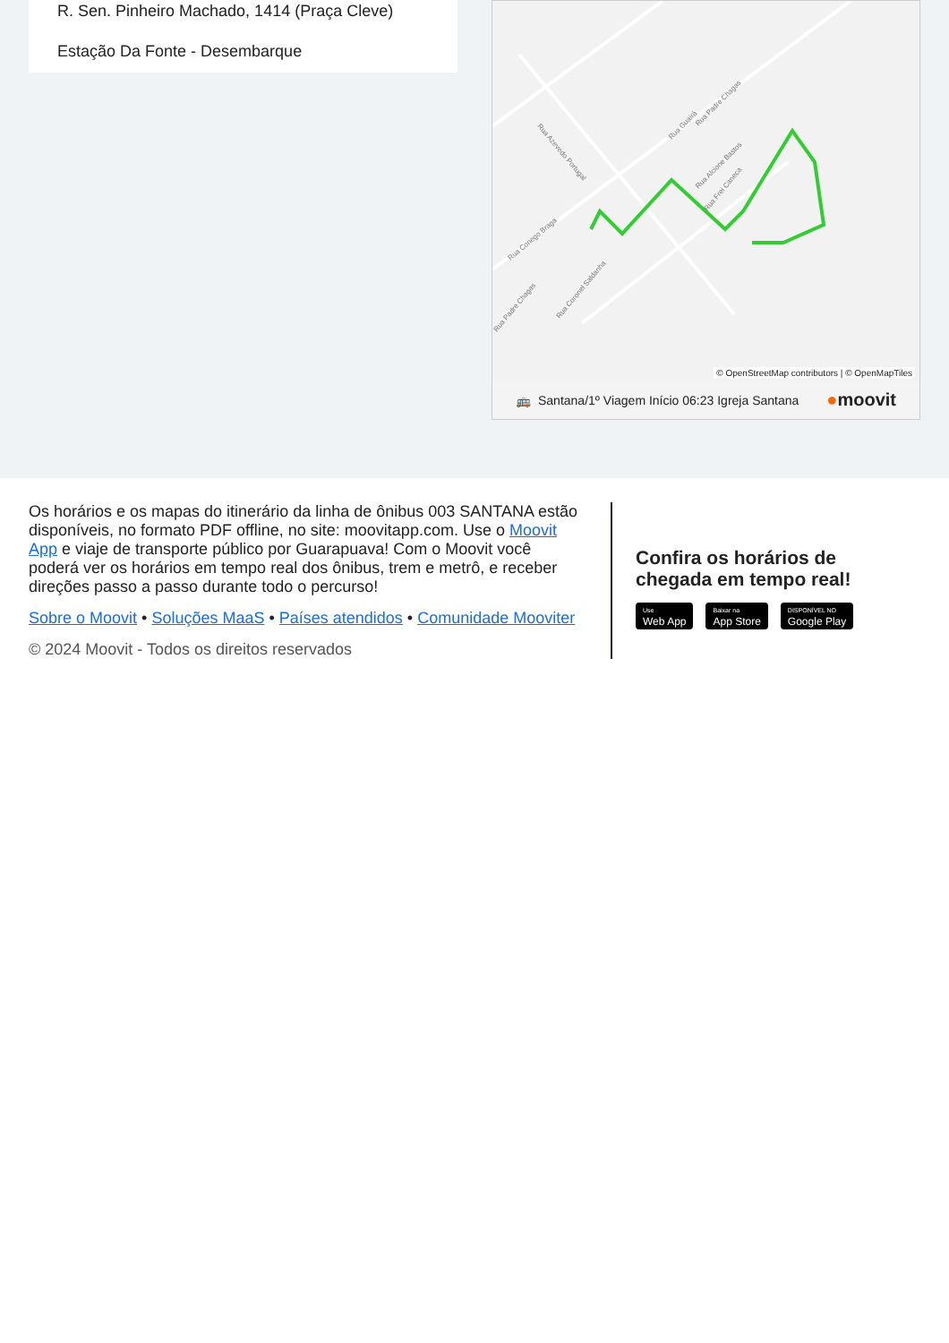R. Sen. Pinheiro Machado, 1414 (Praça Cleve)
Estação Da Fonte - Desembarque
Rua Azevedo Portugal
Rua Guairá
Rua Padre Chagas
Rua Alcione Bastos
Rua Frei Caneca
Rua Conego Braga
Rua Padre Chagas
Rua Coronel Saldanha
© OpenStreetMap contributors | © OpenMapTiles
🚌 Santana/1º Viagem Início 06:23 Igreja Santana ●moovit
Os horários e os mapas do itinerário da linha de ônibus 003 SANTANA estão disponíveis, no formato PDF offline, no site: moovitapp.com. Use o Moovit App e viaje de transporte público por Guarapuava! Com o Moovit você poderá ver os horários em tempo real dos ônibus, trem e metrô, e receber direções passo a passo durante todo o percurso!
Sobre o Moovit • Soluções MaaS • Países atendidos • Comunidade Mooviter
© 2024 Moovit - Todos os direitos reservados
Confira os horários de chegada em tempo real!
Use
Web App
Baixar na
App Store
DISPONÍVEL NO
Google Play